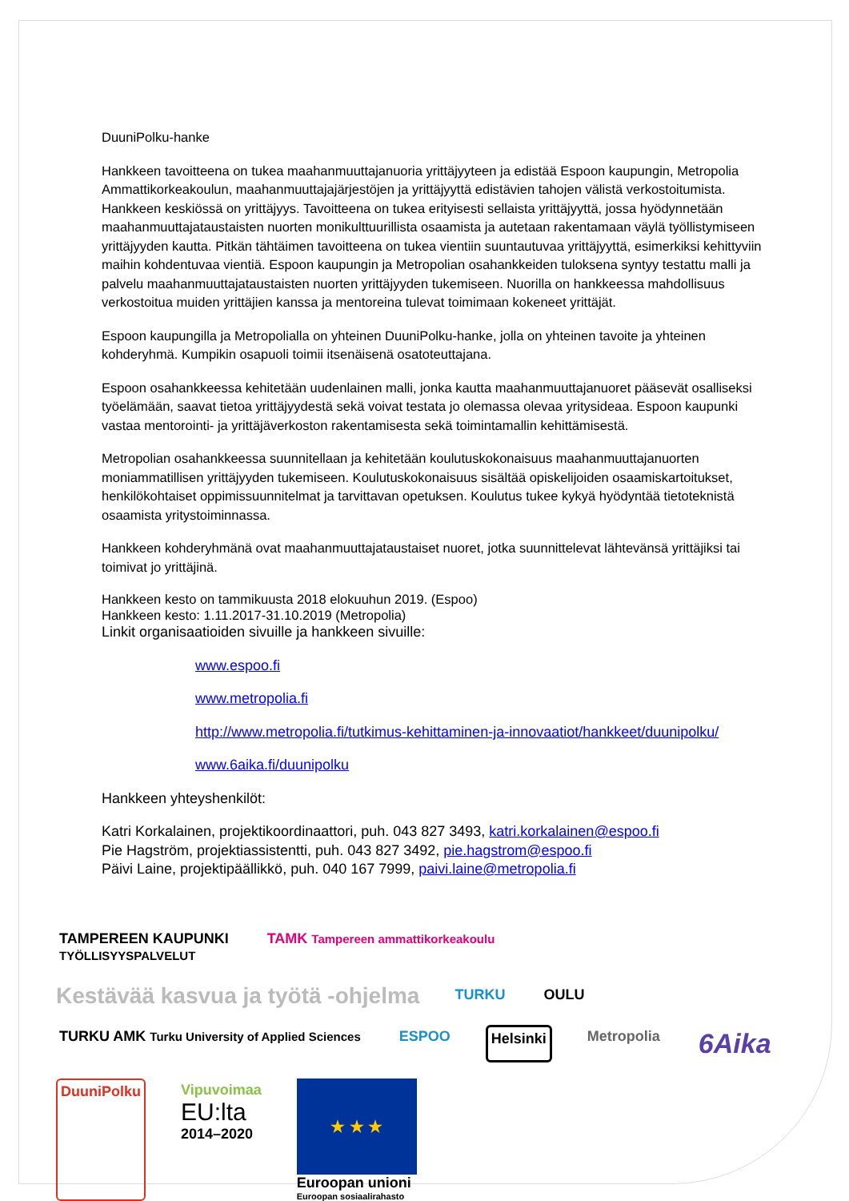DuuniPolku-hanke
Hankkeen tavoitteena on tukea maahanmuuttajanuoria yrittäjyyteen ja edistää Espoon kaupungin, Metropolia Ammattikorkeakoulun, maahanmuuttajajärjestöjen ja yrittäjyyttä edistävien tahojen välistä verkostoitumista. Hankkeen keskiössä on yrittäjyys. Tavoitteena on tukea erityisesti sellaista yrittäjyyttä, jossa hyödynnetään maahanmuuttajataustaisten nuorten monikulttuurillista osaamista ja autetaan rakentamaan väylä työllistymiseen yrittäjyyden kautta. Pitkän tähtäimen tavoitteena on tukea vientiin suuntautuvaa yrittäjyyttä, esimerkiksi kehittyviin maihin kohdentuvaa vientiä. Espoon kaupungin ja Metropolian osahankkeiden tuloksena syntyy testattu malli ja palvelu maahanmuuttajataustaisten nuorten yrittäjyyden tukemiseen. Nuorilla on hankkeessa mahdollisuus verkostoitua muiden yrittäjien kanssa ja mentoreina tulevat toimimaan kokeneet yrittäjät.
Espoon kaupungilla ja Metropolialla on yhteinen DuuniPolku-hanke, jolla on yhteinen tavoite ja yhteinen kohderyhmä. Kumpikin osapuoli toimii itsenäisenä osatoteuttajana.
Espoon osahankkeessa kehitetään uudenlainen malli, jonka kautta maahanmuuttajanuoret pääsevät osalliseksi työelämään, saavat tietoa yrittäjyydestä sekä voivat testata jo olemassa olevaa yritysideaa. Espoon kaupunki vastaa mentorointi- ja yrittäjäverkoston rakentamisesta sekä toimintamallin kehittämisestä.
Metropolian osahankkeessa suunnitellaan ja kehitetään koulutuskokonaisuus maahanmuuttajanuorten moniammatillisen yrittäjyyden tukemiseen. Koulutuskokonaisuus sisältää opiskelijoiden osaamiskartoitukset, henkilökohtaiset oppimissuunnitelmat ja tarvittavan opetuksen. Koulutus tukee kykyä hyödyntää tietoteknistä osaamista yritystoiminnassa.
Hankkeen kohderyhmänä ovat maahanmuuttajataustaiset nuoret, jotka suunnittelevat lähtevänsä yrittäjiksi tai toimivat jo yrittäjinä.
Hankkeen kesto on tammikuusta 2018 elokuuhun 2019. (Espoo)
Hankkeen kesto: 1.11.2017-31.10.2019 (Metropolia)
Linkit organisaatioiden sivuille ja hankkeen sivuille:
www.espoo.fi
www.metropolia.fi
http://www.metropolia.fi/tutkimus-kehittaminen-ja-innovaatiot/hankkeet/duunipolku/
www.6aika.fi/duunipolku
Hankkeen yhteyshenkilöt:
Katri Korkalainen, projektikoordinaattori, puh. 043 827 3493, katri.korkalainen@espoo.fi
Pie Hagström, projektiassistentti, puh. 043 827 3492, pie.hagstrom@espoo.fi
Päivi Laine, projektipäällikkö, puh. 040 167 7999, paivi.laine@metropolia.fi
TAMPEREEN KAUPUNKI
TYÖLLISYYSPALVELUT
TAMK Tampereen ammattikorkeakoulu
Kestävää kasvua ja työtä -ohjelma
TURKU
OULU
TURKU AMK Turku University of Applied Sciences
ESPOO
Helsinki
Metropolia
6Aika
DuuniPolku
Vipuvoimaa
EU:lta
2014–2020
★ ★ ★
Euroopan unioni
Euroopan sosiaalirahasto